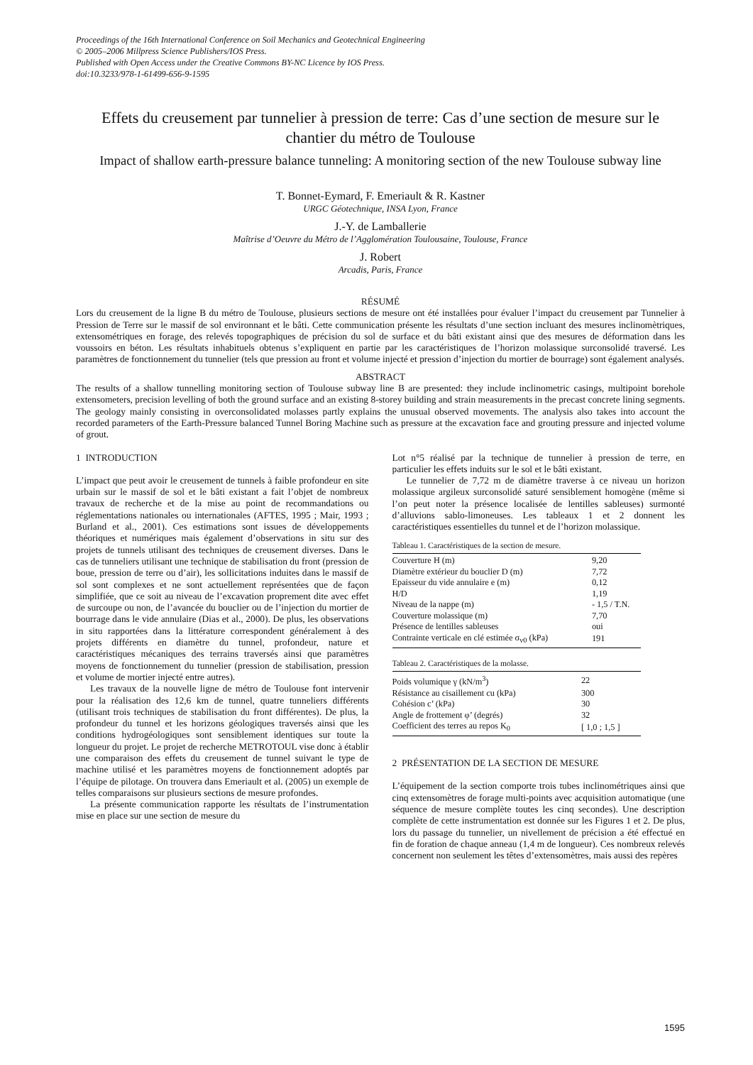Proceedings of the 16th International Conference on Soil Mechanics and Geotechnical Engineering
© 2005–2006 Millpress Science Publishers/IOS Press.
Published with Open Access under the Creative Commons BY-NC Licence by IOS Press.
doi:10.3233/978-1-61499-656-9-1595
Effets du creusement par tunnelier à pression de terre: Cas d’une section de mesure sur le chantier du métro de Toulouse
Impact of shallow earth-pressure balance tunneling: A monitoring section of the new Toulouse subway line
T. Bonnet-Eymard, F. Emeriault & R. Kastner
URGC Géotechnique, INSA Lyon, France
J.-Y. de Lamballerie
Maîtrise d’Oeuvre du Métro de l’Agglomération Toulousaine, Toulouse, France
J. Robert
Arcadis, Paris, France
RÉSUMÉ
Lors du creusement de la ligne B du métro de Toulouse, plusieurs sections de mesure ont été installées pour évaluer l’impact du creusement par Tunnelier à Pression de Terre sur le massif de sol environnant et le bâti. Cette communication présente les résultats d’une section incluant des mesures inclinomètriques, extensométriques en forage, des relevés topographiques de précision du sol de surface et du bâti existant ainsi que des mesures de déformation dans les voussoirs en béton. Les résultats inhabituels obtenus s’expliquent en partie par les caractéristiques de l’horizon molassique surconsolidé traversé. Les paramètres de fonctionnement du tunnelier (tels que pression au front et volume injecté et pression d’injection du mortier de bourrage) sont également analysés.
ABSTRACT
The results of a shallow tunnelling monitoring section of Toulouse subway line B are presented: they include inclinometric casings, multipoint borehole extensometers, precision levelling of both the ground surface and an existing 8-storey building and strain measurements in the precast concrete lining segments. The geology mainly consisting in overconsolidated molasses partly explains the unusual observed movements. The analysis also takes into account the recorded parameters of the Earth-Pressure balanced Tunnel Boring Machine such as pressure at the excavation face and grouting pressure and injected volume of grout.
1 INTRODUCTION
L’impact que peut avoir le creusement de tunnels à faible profondeur en site urbain sur le massif de sol et le bâti existant a fait l’objet de nombreux travaux de recherche et de la mise au point de recommandations ou réglementations nationales ou internationales (AFTES, 1995 ; Mair, 1993 ; Burland et al., 2001). Ces estimations sont issues de développements théoriques et numériques mais également d’observations in situ sur des projets de tunnels utilisant des techniques de creusement diverses. Dans le cas de tunneliers utilisant une technique de stabilisation du front (pression de boue, pression de terre ou d’air), les sollicitations induites dans le massif de sol sont complexes et ne sont actuellement représentées que de façon simplifiée, que ce soit au niveau de l’excavation proprement dite avec effet de surcoupe ou non, de l’avancée du bouclier ou de l’injection du mortier de bourrage dans le vide annulaire (Dias et al., 2000). De plus, les observations in situ rapportées dans la littérature correspondent généralement à des projets différents en diamètre du tunnel, profondeur, nature et caractéristiques mécaniques des terrains traversés ainsi que paramètres moyens de fonctionnement du tunnelier (pression de stabilisation, pression et volume de mortier injecté entre autres).
Les travaux de la nouvelle ligne de métro de Toulouse font intervenir pour la réalisation des 12,6 km de tunnel, quatre tunneliers différents (utilisant trois techniques de stabilisation du front différentes). De plus, la profondeur du tunnel et les horizons géologiques traversés ainsi que les conditions hydrogéologiques sont sensiblement identiques sur toute la longueur du projet. Le projet de recherche METROTOUL vise donc à établir une comparaison des effets du creusement de tunnel suivant le type de machine utilisé et les paramètres moyens de fonctionnement adoptés par l’équipe de pilotage. On trouvera dans Emeriault et al. (2005) un exemple de telles comparaisons sur plusieurs sections de mesure profondes.
La présente communication rapporte les résultats de l’instrumentation mise en place sur une section de mesure du
Lot n°5 réalisé par la technique de tunnelier à pression de terre, en particulier les effets induits sur le sol et le bâti existant.
Le tunnelier de 7,72 m de diamètre traverse à ce niveau un horizon molassique argileux surconsolidé saturé sensiblement homogène (même si l’on peut noter la présence localisée de lentilles sableuses) surmonté d’alluvions sablo-limoneuses. Les tableaux 1 et 2 donnent les caractéristiques essentielles du tunnel et de l’horizon molassique.
Tableau 1. Caractéristiques de la section de mesure.
| Couverture H (m) | 9,20 |
| Diamètre extérieur du bouclier D (m) | 7,72 |
| Epaisseur du vide annulaire e (m) | 0,12 |
| H/D | 1,19 |
| Niveau de la nappe (m) | - 1,5 / T.N. |
| Couverture molassique (m) | 7,70 |
| Présence de lentilles sableuses | oui |
| Contrainte verticale en clé estimée σ<sub>v0</sub> (kPa) | 191 |
Tableau 2. Caractéristiques de la molasse.
| Poids volumique γ (kN/m<sup>3</sup>) | 22 |
| Résistance au cisaillement cu (kPa) | 300 |
| Cohésion c’ (kPa) | 30 |
| Angle de frottement φ’ (degrés) | 32 |
| Coefficient des terres au repos K<sub>0</sub> | [ 1,0 ; 1,5 ] |
2 PRÉSENTATION DE LA SECTION DE MESURE
L’équipement de la section comporte trois tubes inclinométriques ainsi que cinq extensomètres de forage multi-points avec acquisition automatique (une séquence de mesure complète toutes les cinq secondes). Une description complète de cette instrumentation est donnée sur les Figures 1 et 2. De plus, lors du passage du tunnelier, un nivellement de précision a été effectué en fin de foration de chaque anneau (1,4 m de longueur). Ces nombreux relevés concernent non seulement les têtes d’extensomètres, mais aussi des repères
1595